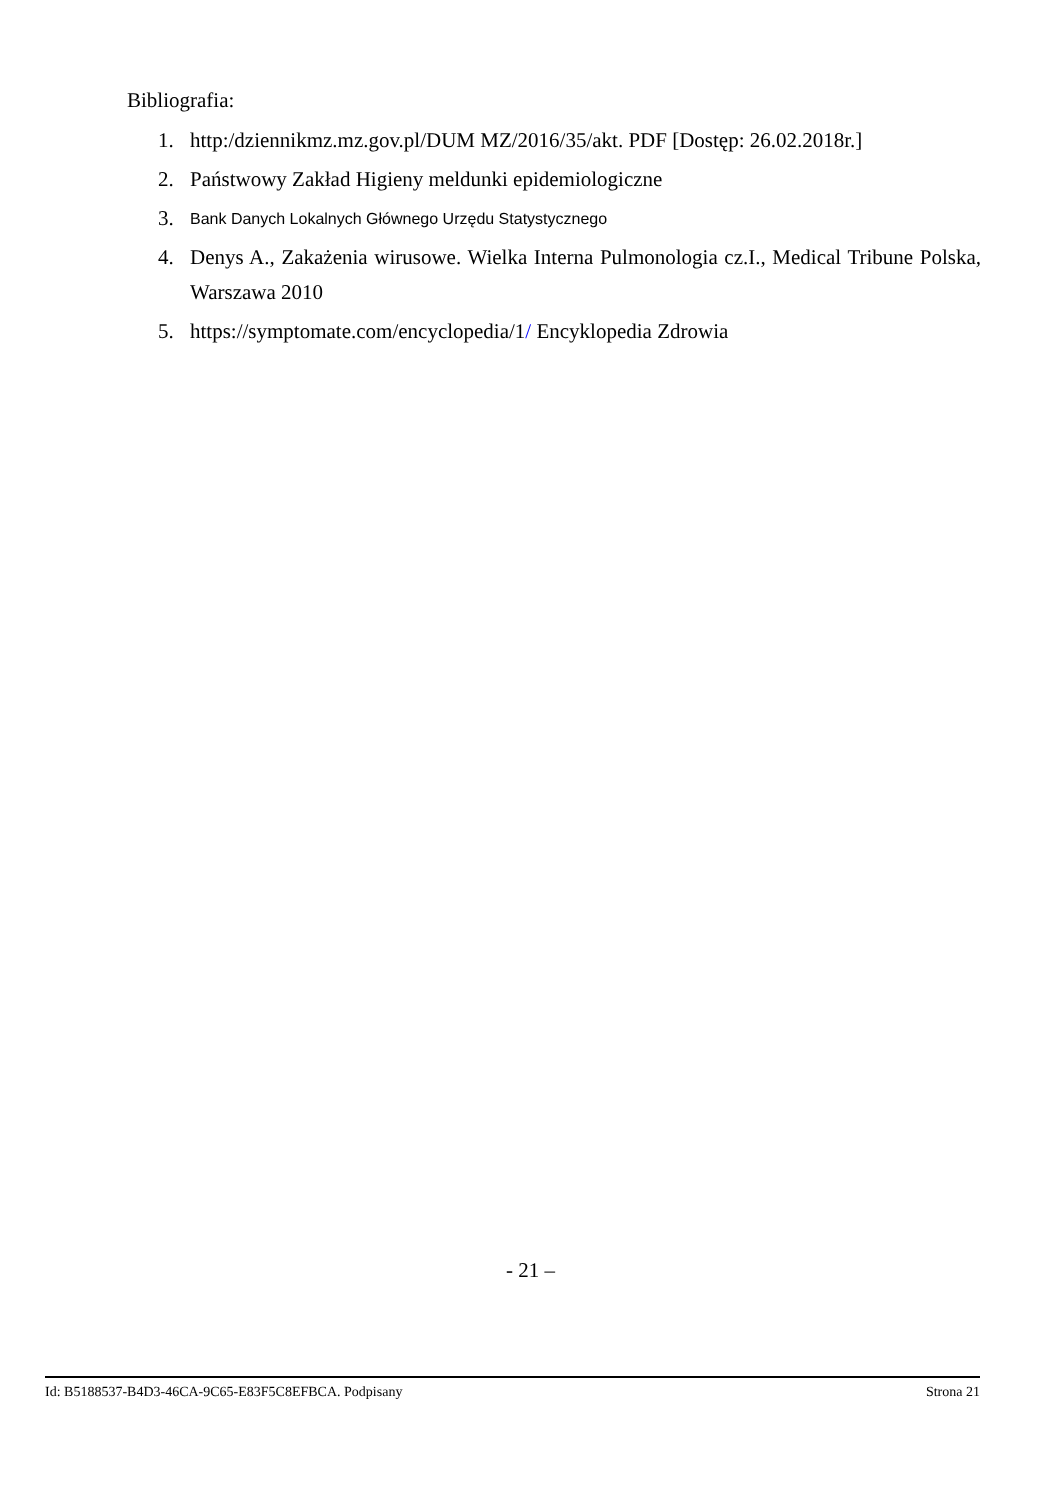Bibliografia:
1. http:/dziennikmz.mz.gov.pl/DUM MZ/2016/35/akt. PDF [Dostęp: 26.02.2018r.]
2. Państwowy Zakład Higieny meldunki epidemiologiczne
3. Bank Danych Lokalnych Głównego Urzędu Statystycznego
4. Denys A., Zakażenia wirusowe. Wielka Interna Pulmonologia cz.I., Medical Tribune Polska, Warszawa 2010
5. https://symptomate.com/encyclopedia/1/ Encyklopedia Zdrowia
- 21 –
Id: B5188537-B4D3-46CA-9C65-E83F5C8EFBCA. Podpisany Strona 21